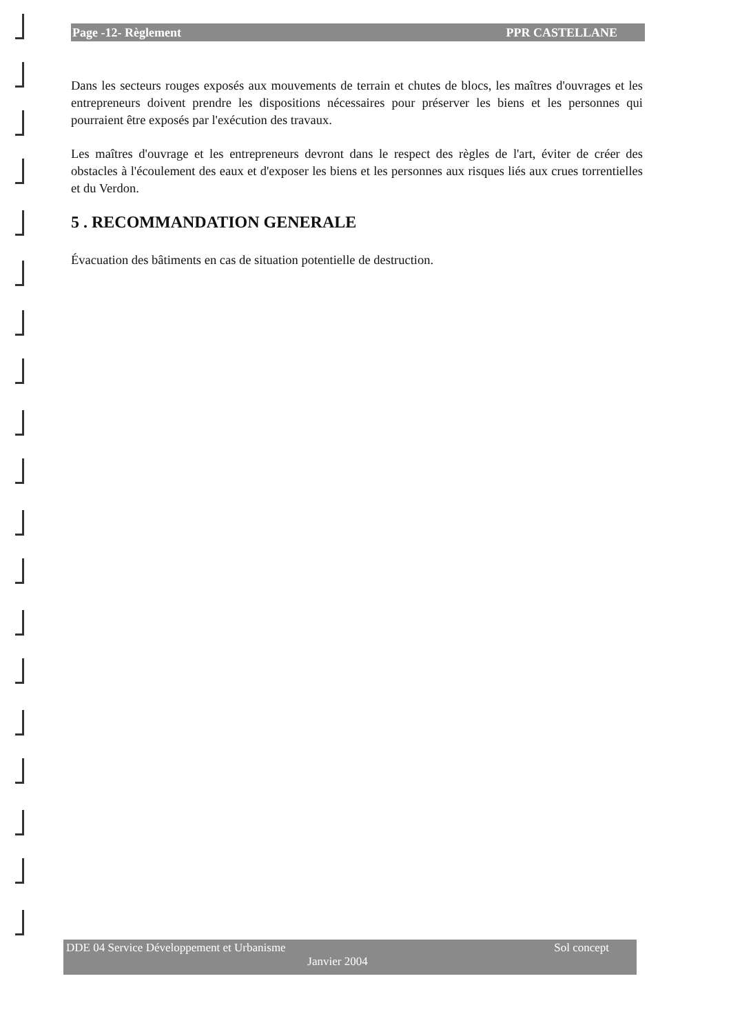Page -12- Règlement PPR CASTELLANE
Dans les secteurs rouges exposés aux mouvements de terrain et chutes de blocs, les maîtres d'ouvrages et les entrepreneurs doivent prendre les dispositions nécessaires pour préserver les biens et les personnes qui pourraient être exposés par l'exécution des travaux.
Les maîtres d'ouvrage et les entrepreneurs devront dans le respect des règles de l'art, éviter de créer des obstacles à l'écoulement des eaux et d'exposer les biens et les personnes aux risques liés aux crues torrentielles et du Verdon.
5 . RECOMMANDATION GENERALE
Évacuation des bâtiments en cas de situation potentielle de destruction.
DDE 04 Service Développement et Urbanisme Sol concept
Janvier 2004